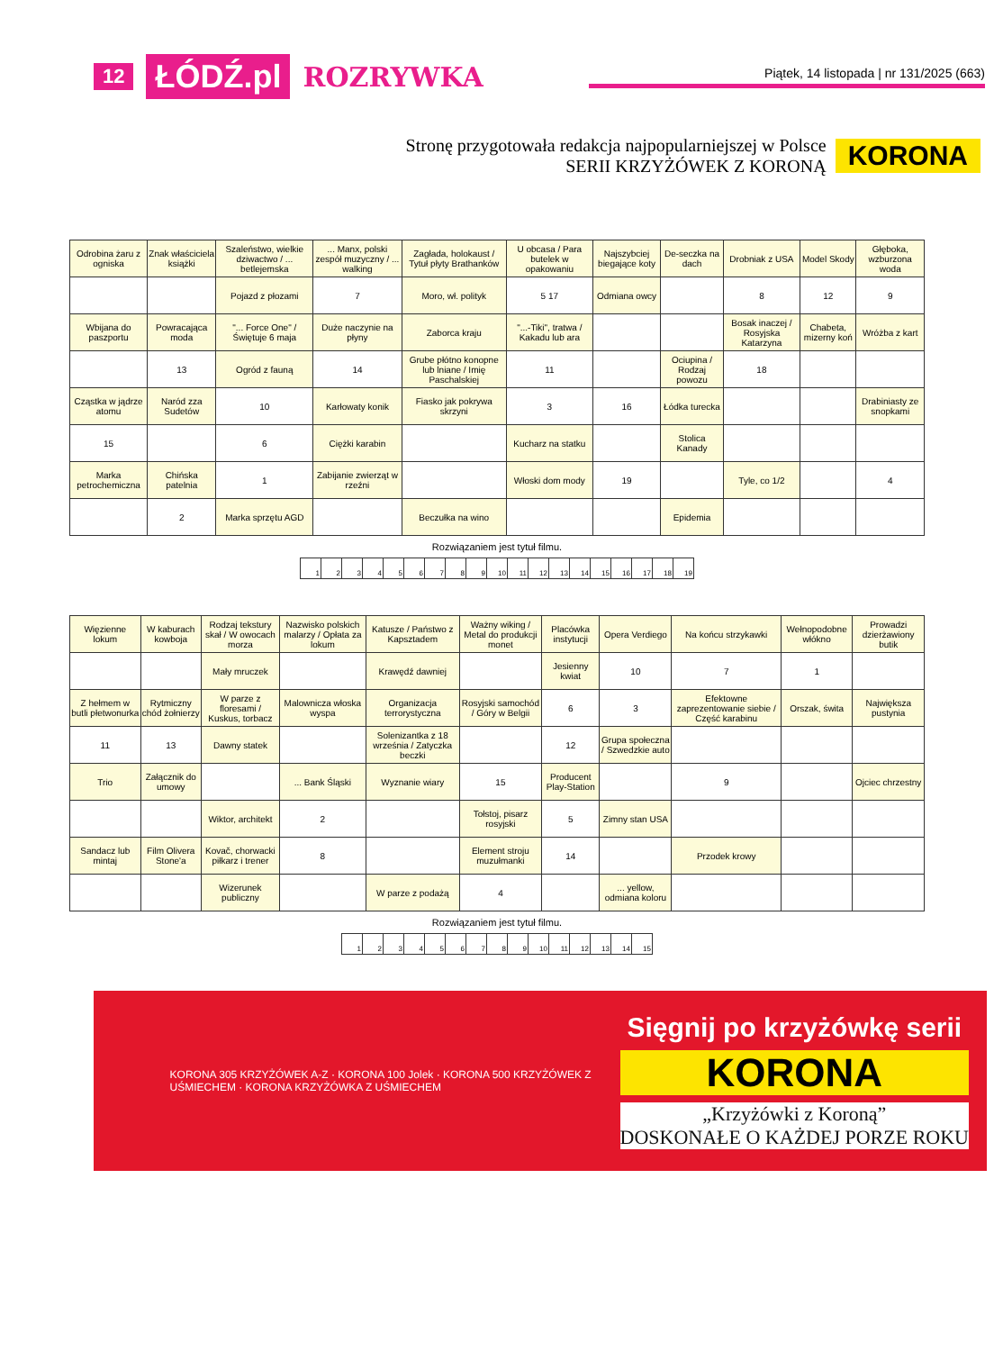12 ŁÓDŹ.pl ROZRYWKA Piątek, 14 listopada | nr 131/2025 (663)
Stronę przygotowała redakcja najpopularniejszej w Polsce
SERII KRZYŻÓWEK Z KORONĄ
KORONA
| Odrobina żaru z ogniska | Znak właściciela książki | Szaleństwo, wielkie dziwactwo / ... betlejemska | ... Manx, polski zespół muzyczny / ... walking | Zagłada, holokaust / Tytuł płyty Brathanków | U obcasa / Para butelek w opakowaniu | Najszybciej biegające koty | De-seczka na dach | Drobniak z USA | Model Skody | Głęboka, wzburzona woda |
| | | Pojazd z płozami | 7 | Moro, wł. polityk | 5 17 | Odmiana owcy | | 8 | 12 | 9 |
| Wbijana do paszportu | Powracająca moda | "... Force One" / Świętuje 6 maja | Duże naczynie na płyny | Zaborca kraju | "...-Tiki", tratwa / Kakadu lub ara | | | Bosak inaczej / Rosyjska Katarzyna | Chabeta, mizerny koń | Wróżba z kart |
| | 13 | Ogród z fauną | 14 | Grube płótno konopne lub lniane / Imię Paschalskiej | 11 | | Ociupina / Rodzaj powozu | 18 | | |
| Cząstka w jądrze atomu | Naród zza Sudetów | 10 | Karłowaty konik | Fiasko jak pokrywa skrzyni | 3 | 16 | Łódka turecka | | | Drabiniasty ze snopkami |
| 15 | | 6 | Ciężki karabin | | Kucharz na statku | | Stolica Kanady | | | |
| Marka petrochemiczna | Chińska patelnia | 1 | Zabijanie zwierząt w rzeźni | | Włoski dom mody | 19 | | Tyle, co 1/2 | | 4 |
| | 2 | Marka sprzętu AGD | | Beczułka na wino | | | Epidemia | | | |
Rozwiązaniem jest tytuł filmu.
| 1 | 2 | 3 | 4 | 5 | 6 | 7 | 8 | 9 | 10 | 11 | 12 | 13 | 14 | 15 | 16 | 17 | 18 | 19 |
| Więzienne lokum | W kaburach kowboja | Rodzaj tekstury skał / W owocach morza | Nazwisko polskich malarzy / Opłata za lokum | Katusze / Państwo z Kapsztadem | Ważny wiking / Metal do produkcji monet | Placówka instytucji | Opera Verdiego | Na końcu strzykawki | Wełnopodobne włókno | Prowadzi dzierżawiony butik |
| | | Mały mruczek | | Krawędź dawniej | | Jesienny kwiat | 10 | 7 | 1 | |
| Z hełmem w butli płetwonurka | Rytmiczny chód żołnierzy | W parze z floresami / Kuskus, torbacz | Malownicza włoska wyspa | Organizacja terrorystyczna | Rosyjski samochód / Góry w Belgii | 6 | 3 | Efektowne zaprezentowanie siebie / Część karabinu | Orszak, świta | Największa pustynia |
| 11 | 13 | Dawny statek | | Solenizantka z 18 września / Zatyczka beczki | | 12 | Grupa społeczna / Szwedzkie auto | | | |
| Trio | Załącznik do umowy | | ... Bank Śląski | Wyznanie wiary | 15 | Producent Play-Station | | 9 | | Ojciec chrzestny |
| | | Wiktor, architekt | 2 | | Tołstoj, pisarz rosyjski | 5 | Zimny stan USA | | | |
| Sandacz lub mintaj | Film Olivera Stone'a | Kovač, chorwacki piłkarz i trener | 8 | | Element stroju muzułmanki | 14 | | Przodek krowy | | |
| | | Wizerunek publiczny | | W parze z podażą | 4 | | ... yellow, odmiana koloru | | | |
Rozwiązaniem jest tytuł filmu.
| 1 | 2 | 3 | 4 | 5 | 6 | 7 | 8 | 9 | 10 | 11 | 12 | 13 | 14 | 15 |
KORONA 305 KRZYŻÓWEK A-Z · KORONA 100 Jolek · KORONA 500 KRZYŻÓWEK Z UŚMIECHEM · KORONA KRZYŻÓWKA Z UŚMIECHEM
Sięgnij po krzyżówkę serii
KORONA
„Krzyżówki z Koroną”
DOSKONAŁE O KAŻDEJ PORZE ROKU